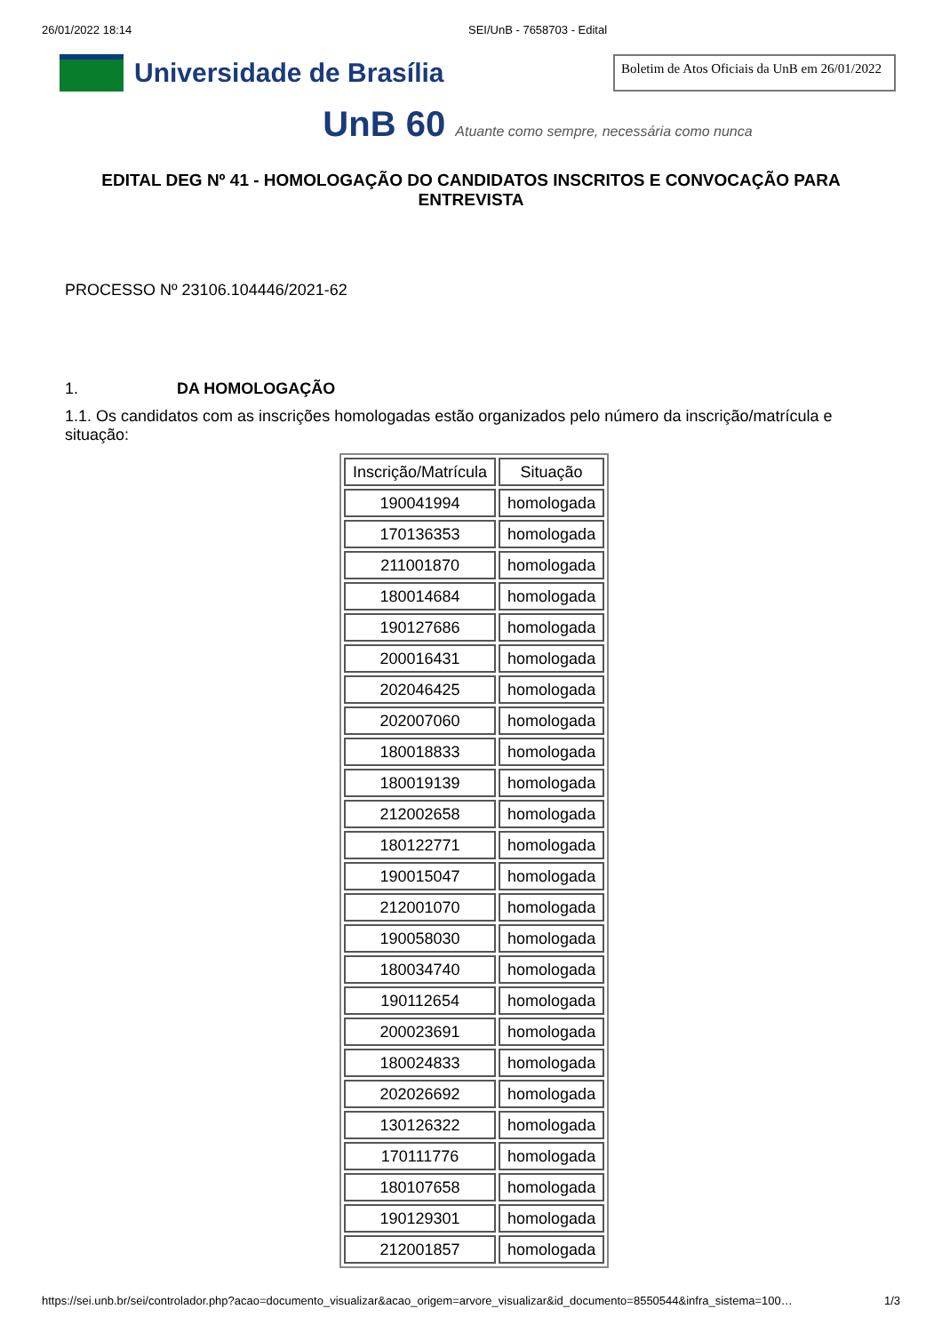26/01/2022 18:14 SEI/UnB - 7658703 - Edital
Universidade de Brasília
Boletim de Atos Oficiais da UnB em 26/01/2022
UnB 60 Atuante como sempre, necessária como nunca
EDITAL DEG Nº 41 - HOMOLOGAÇÃO DO CANDIDATOS INSCRITOS E CONVOCAÇÃO PARA ENTREVISTA
PROCESSO Nº 23106.104446/2021-62
1. DA HOMOLOGAÇÃO
1.1. Os candidatos com as inscrições homologadas estão organizados pelo número da inscrição/matrícula e situação:
| Inscrição/Matrícula | Situação |
| --- | --- |
| 190041994 | homologada |
| 170136353 | homologada |
| 211001870 | homologada |
| 180014684 | homologada |
| 190127686 | homologada |
| 200016431 | homologada |
| 202046425 | homologada |
| 202007060 | homologada |
| 180018833 | homologada |
| 180019139 | homologada |
| 212002658 | homologada |
| 180122771 | homologada |
| 190015047 | homologada |
| 212001070 | homologada |
| 190058030 | homologada |
| 180034740 | homologada |
| 190112654 | homologada |
| 200023691 | homologada |
| 180024833 | homologada |
| 202026692 | homologada |
| 130126322 | homologada |
| 170111776 | homologada |
| 180107658 | homologada |
| 190129301 | homologada |
| 212001857 | homologada |
https://sei.unb.br/sei/controlador.php?acao=documento_visualizar&acao_origem=arvore_visualizar&id_documento=8550544&infra_sistema=100…
1/3